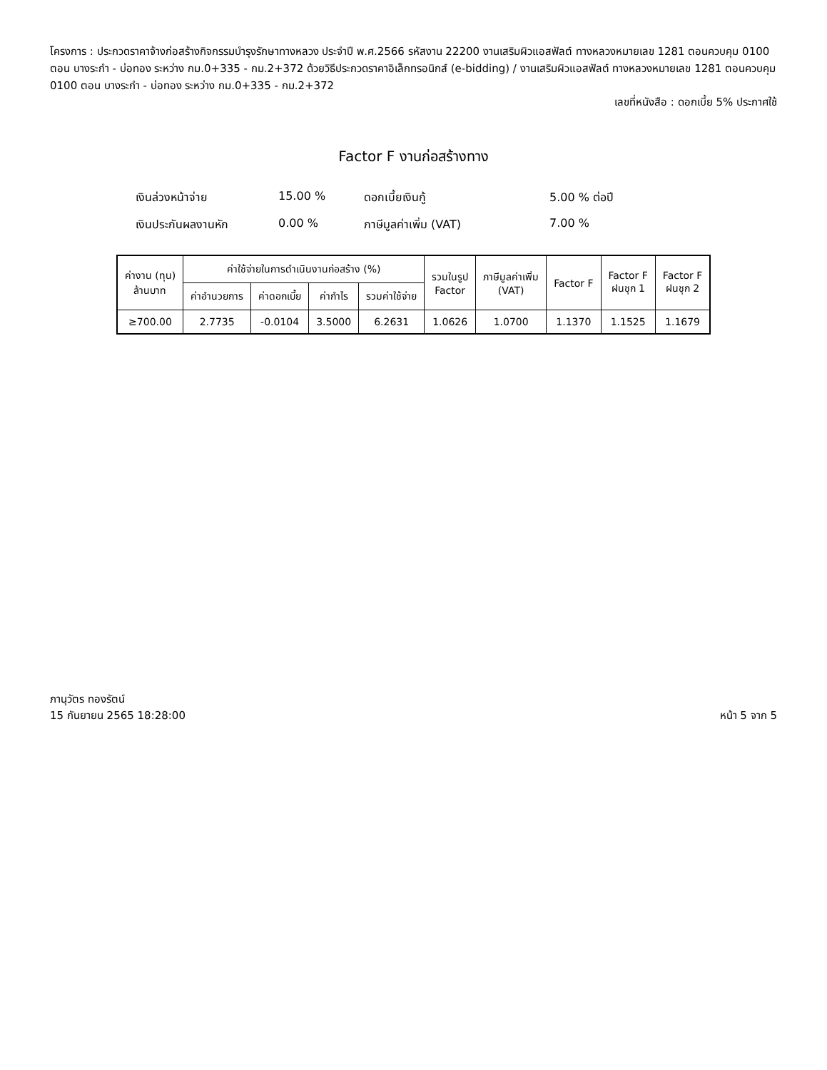โครงการ : ประกวดราคาจ้างก่อสร้างกิจกรรมบำรุงรักษาทางหลวง ประจำปี พ.ศ.2566 รหัสงาน 22200 งานเสริมผิวแอสฟัลต์ ทางหลวงหมายเลข 1281 ตอนควบคุม 0100 ตอน บางระกำ - บ่อทอง ระหว่าง กม.0+335 - กม.2+372 ด้วยวิธีประกวดราคาอิเล็กทรอนิกส์ (e-bidding) / งานเสริมผิวแอสฟัลต์ ทางหลวงหมายเลข 1281 ตอนควบคุม 0100 ตอน บางระกำ - บ่อทอง ระหว่าง กม.0+335 - กม.2+372
เลขที่หนังสือ : ดอกเบี้ย 5% ประกาศใช้
Factor F งานก่อสร้างทาง
เงินล่วงหน้าจ่าย
15.00 %
ดอกเบี้ยเงินกู้
5.00 % ต่อปี
เงินประกันผลงานหัก
0.00 %
ภาษีมูลค่าเพิ่ม (VAT)
7.00 %
| ค่างาน (ทุน) ล้านบาท | ค่าใช้จ่ายในการดำเนินงานก่อสร้าง (%) | | | | รวมในรูป Factor | ภาษีมูลค่าเพิ่ม (VAT) | Factor F | Factor F ฝนชุก 1 | Factor F ฝนชุก 2 |
| --- | --- | --- | --- | --- | --- | --- | --- | --- | --- |
| | ค่าอำนวยการ | ค่าดอกเบี้ย | ค่ากำไร | รวมค่าใช้จ่าย | | | | | |
| ≥700.00 | 2.7735 | -0.0104 | 3.5000 | 6.2631 | 1.0626 | 1.0700 | 1.1370 | 1.1525 | 1.1679 |
ภานุวัตร ทองรัตน์
15 กันยายน 2565 18:28:00
หน้า 5 จาก 5